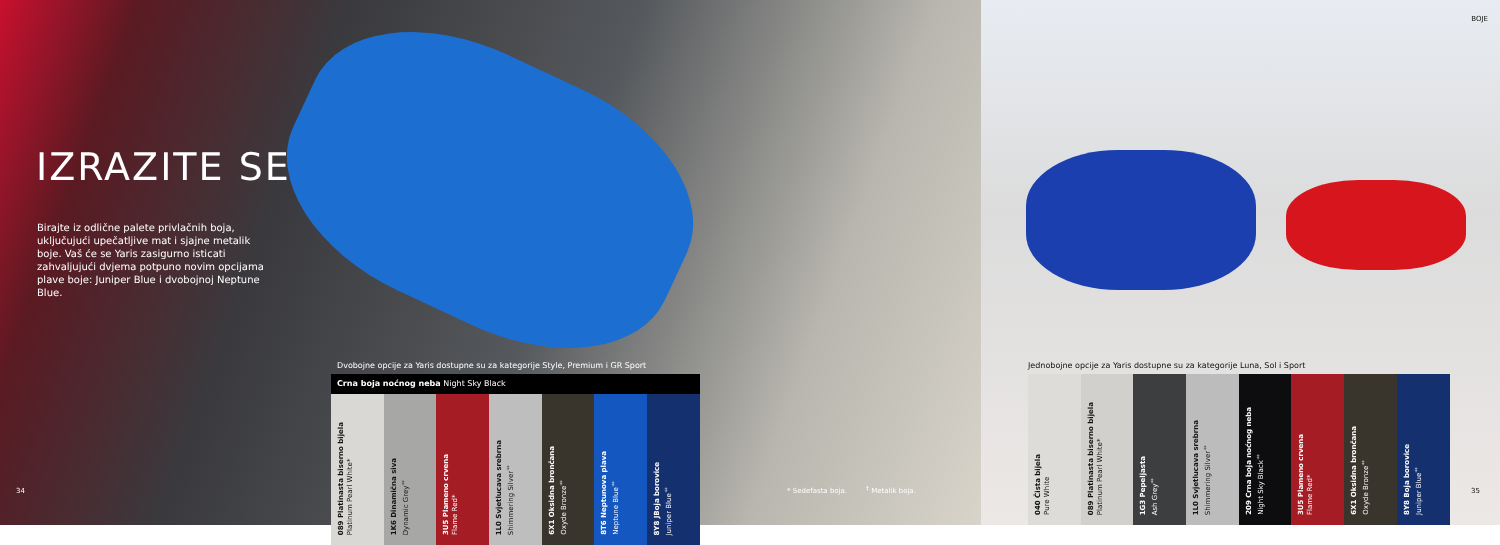IZRAZITE SE
Birajte iz odlične palete privlačnih boja, uključujući upečatljive mat i sjajne metalik boje. Vaš će se Yaris zasigurno isticati zahvaljujući dvjema potpuno novim opcijama plave boje: Juniper Blue i dvobojnoj Neptune Blue.
Dvobojne opcije za Yaris dostupne su za kategorije Style, Premium i GR Sport
Crna boja noćnog neba Night Sky Black
089 Platinasta biserno bijela
Platinum Pearl White*
1K6 Dinamična siva
Dynamic Grey<sup>‡</sup>
3U5 Plameno crvena
Flame Red*
1L0 Svjetlucava srebrna
Shimmering Silver<sup>‡</sup>
6X1 Oksidna brončana
Oxyde Bronze<sup>‡</sup>
8T6 Neptunova plava
Neptune Blue<sup>‡</sup>
8Y8 JBoja borovice
Juniper Blue<sup>‡</sup>
34 * Sedefasta boja. <sup>‡</sup> Metalik boja.
BOJE
Jednobojne opcije za Yaris dostupne su za kategorije Luna, Sol i Sport
040 Čista bijela
Pure White
089 Platinasta biserno bijela
Platinum Pearl White*
1G3 Pepeljasta
Ash Grey<sup>‡</sup>
1L0 Svjetlucava srebrna
Shimmering Silver<sup>‡</sup>
209 Crna boja noćnog neba
Night Sky Black<sup>‡</sup>
3U5 Plameno crvena
Flame Red*
6X1 Oksidna brončana
Oxyde Bronze<sup>‡</sup>
8Y8 Boja borovice
Juniper Blue<sup>‡</sup>
35